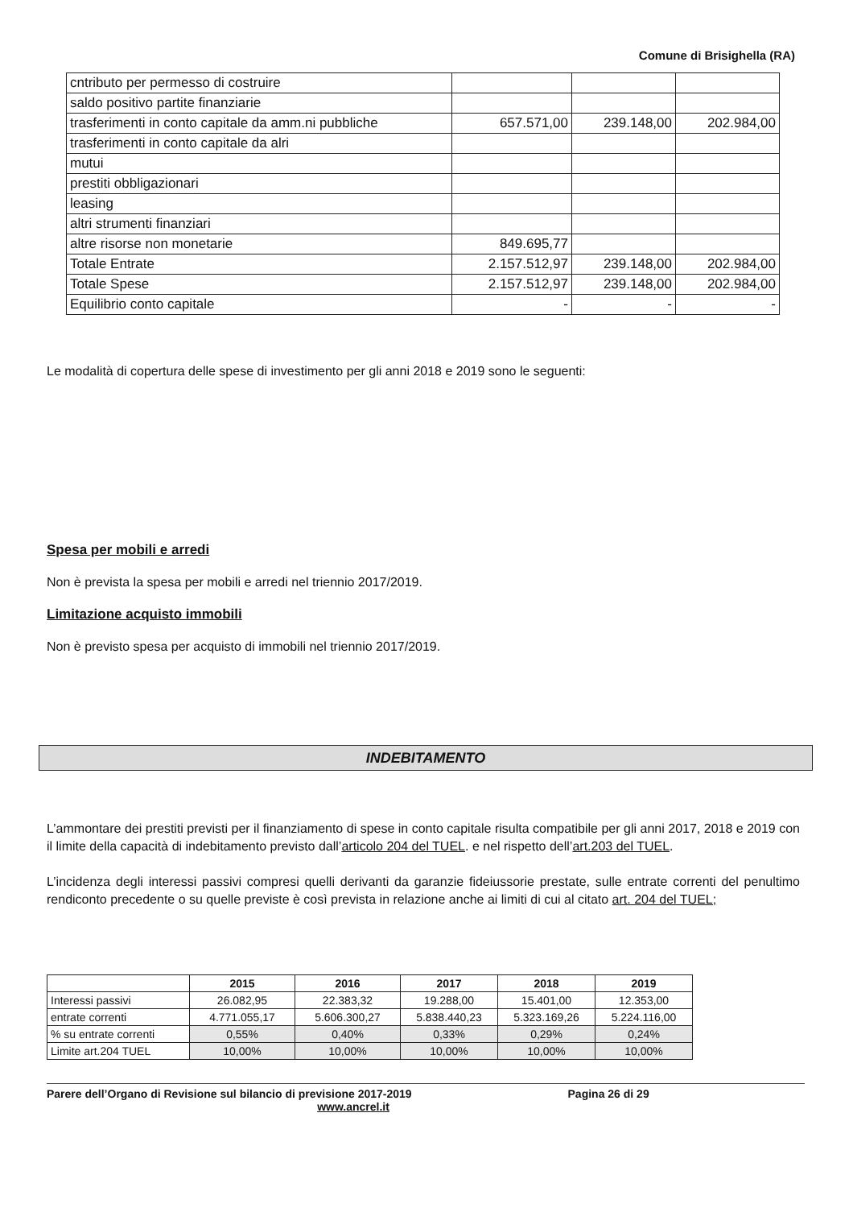Comune di Brisighella (RA)
| cntributo per permesso di costruire | | | |
| saldo positivo partite finanziarie | | | |
| trasferimenti in conto capitale da amm.ni pubbliche | 657.571,00 | 239.148,00 | 202.984,00 |
| trasferimenti in conto capitale da alri | | | |
| mutui | | | |
| prestiti obbligazionari | | | |
| leasing | | | |
| altri strumenti finanziari | | | |
| altre risorse non monetarie | 849.695,77 | | |
| Totale Entrate | 2.157.512,97 | 239.148,00 | 202.984,00 |
| Totale Spese | 2.157.512,97 | 239.148,00 | 202.984,00 |
| Equilibrio conto capitale | - | - | - |
Le modalità di copertura delle spese di investimento per gli anni 2018 e 2019 sono le seguenti:
Spesa per mobili e arredi
Non è prevista la spesa per mobili e arredi nel triennio 2017/2019.
Limitazione acquisto immobili
Non è previsto spesa per acquisto di immobili nel triennio 2017/2019.
INDEBITAMENTO
L’ammontare dei prestiti previsti per il finanziamento di spese in conto capitale risulta compatibile per gli anni 2017, 2018 e 2019 con il limite della capacità di indebitamento previsto dall’articolo 204 del TUEL. e nel rispetto dell’art.203 del TUEL.
L’incidenza degli interessi passivi compresi quelli derivanti da garanzie fideiussorie prestate, sulle entrate correnti del penultimo rendiconto precedente o su quelle previste è così prevista in relazione anche ai limiti di cui al citato art. 204 del TUEL;
| | 2015 | 2016 | 2017 | 2018 | 2019 |
| --- | --- | --- | --- | --- | --- |
| Interessi passivi | 26.082,95 | 22.383,32 | 19.288,00 | 15.401,00 | 12.353,00 |
| entrate correnti | 4.771.055,17 | 5.606.300,27 | 5.838.440,23 | 5.323.169,26 | 5.224.116,00 |
| % su entrate correnti | 0,55% | 0,40% | 0,33% | 0,29% | 0,24% |
| Limite art.204 TUEL | 10,00% | 10,00% | 10,00% | 10,00% | 10,00% |
Parere dell’Organo di Revisione sul bilancio di previsione 2017-2019 Pagina 26 di 29
www.ancrel.it